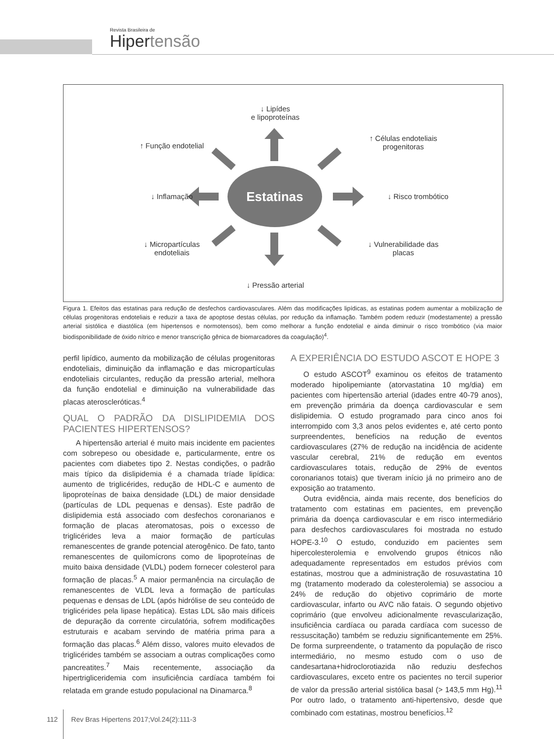Revista Brasileira de
Hipertensão
Estatinas
↓ Lipídes
e lipoproteínas
↑ Função endotelial
↑ Células endoteliais
progenitoras
↓ Inflamação ↓ Risco trombótico
↓ Micropartículas
endoteliais
↓ Vulnerabilidade das
placas
↓ Pressão arterial
Figura 1. Efeitos das estatinas para redução de desfechos cardiovasculares. Além das modificações lipídicas, as estatinas podem aumentar a mobilização de células progenitoras endoteliais e reduzir a taxa de apoptose destas células, por redução da inflamação. Também podem reduzir (modestamente) a pressão arterial sistólica e diastólica (em hipertensos e normotensos), bem como melhorar a função endotelial e ainda diminuir o risco trombótico (via maior biodisponibilidade de óxido nítrico e menor transcrição gênica de biomarcadores da coagulação)<sup>4</sup>.
perfil lipídico, aumento da mobilização de células progenitoras endoteliais, diminuição da inflamação e das micropartículas endoteliais circulantes, redução da pressão arterial, melhora da função endotelial e diminuição na vulnerabilidade das placas ateroscleróticas.<sup>4</sup>
QUAL O PADRÃO DA DISLIPIDEMIA DOS PACIENTES HIPERTENSOS?
A hipertensão arterial é muito mais incidente em pacientes com sobrepeso ou obesidade e, particularmente, entre os pacientes com diabetes tipo 2. Nestas condições, o padrão mais típico da dislipidemia é a chamada tríade lipídica: aumento de triglicérides, redução de HDL-C e aumento de lipoproteínas de baixa densidade (LDL) de maior densidade (partículas de LDL pequenas e densas). Este padrão de dislipidemia está associado com desfechos coronarianos e formação de placas ateromatosas, pois o excesso de triglicérides leva a maior formação de partículas remanescentes de grande potencial aterogênico. De fato, tanto remanescentes de quilomícrons como de lipoproteínas de muito baixa densidade (VLDL) podem fornecer colesterol para formação de placas.<sup>5</sup> A maior permanência na circulação de remanescentes de VLDL leva a formação de partículas pequenas e densas de LDL (após hidrólise de seu conteúdo de triglicérides pela lipase hepática). Estas LDL são mais difíceis de depuração da corrente circulatória, sofrem modificações estruturais e acabam servindo de matéria prima para a formação das placas.<sup>6</sup> Além disso, valores muito elevados de triglicérides também se associam a outras complicações como pancreatites.<sup>7</sup> Mais recentemente, associação da hipertrigliceridemia com insuficiência cardíaca também foi relatada em grande estudo populacional na Dinamarca.<sup>8</sup>
A EXPERIÊNCIA DO ESTUDO ASCOT E HOPE 3
O estudo ASCOT<sup>9</sup> examinou os efeitos de tratamento moderado hipolipemiante (atorvastatina 10 mg/dia) em pacientes com hipertensão arterial (idades entre 40-79 anos), em prevenção primária da doença cardiovascular e sem dislipidemia. O estudo programado para cinco anos foi interrompido com 3,3 anos pelos evidentes e, até certo ponto surpreendentes, benefícios na redução de eventos cardiovasculares (27% de redução na incidência de acidente vascular cerebral, 21% de redução em eventos cardiovasculares totais, redução de 29% de eventos coronarianos totais) que tiveram início já no primeiro ano de exposição ao tratamento.
Outra evidência, ainda mais recente, dos benefícios do tratamento com estatinas em pacientes, em prevenção primária da doença cardiovascular e em risco intermediário para desfechos cardiovasculares foi mostrada no estudo HOPE-3.<sup>10</sup> O estudo, conduzido em pacientes sem hipercolesterolemia e envolvendo grupos étnicos não adequadamente representados em estudos prévios com estatinas, mostrou que a administração de rosuvastatina 10 mg (tratamento moderado da colesterolemia) se associou a 24% de redução do objetivo coprimário de morte cardiovascular, infarto ou AVC não fatais. O segundo objetivo coprimário (que envolveu adicionalmente revascularização, insuficiência cardíaca ou parada cardíaca com sucesso de ressuscitação) também se reduziu significantemente em 25%. De forma surpreendente, o tratamento da população de risco intermediário, no mesmo estudo com o uso de candesartana+hidroclorotiazida não reduziu desfechos cardiovasculares, exceto entre os pacientes no tercil superior de valor da pressão arterial sistólica basal (> 143,5 mm Hg).<sup>11</sup> Por outro lado, o tratamento anti-hipertensivo, desde que combinado com estatinas, mostrou benefícios.<sup>12</sup>
112 Rev Bras Hipertens 2017;Vol.24(2):111-3